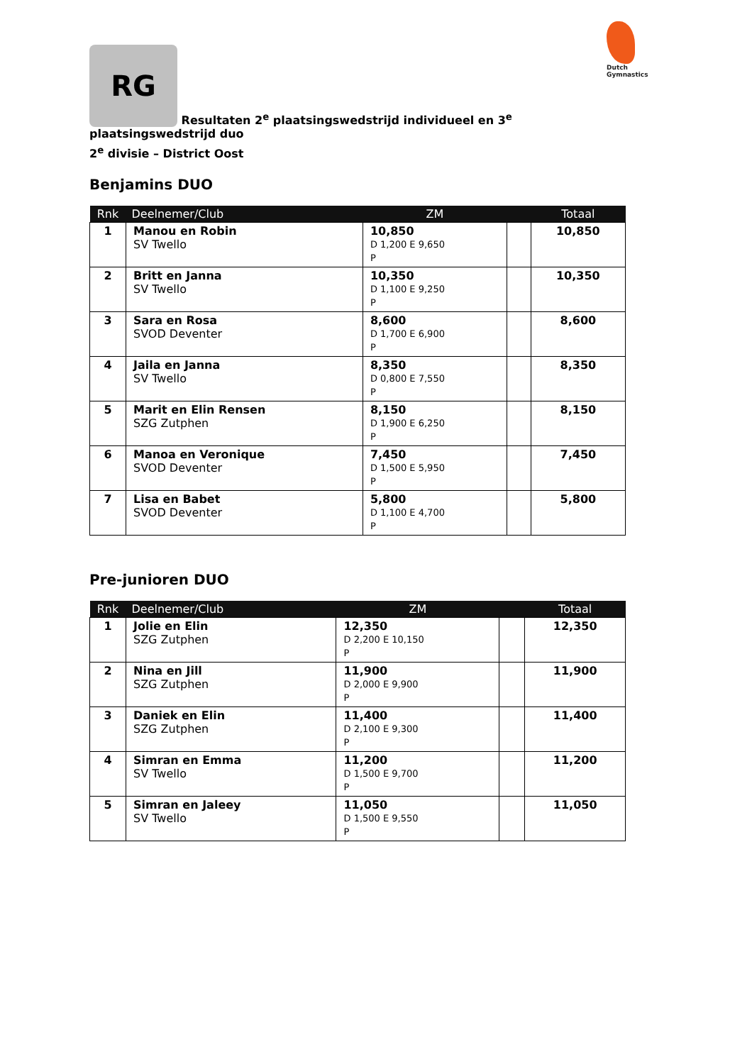Dutch Gymnastics
RG Resultaten 2<sup>e</sup> plaatsingswedstrijd individueel en 3<sup>e</sup> plaatsingswedstrijd duo
2<sup>e</sup> divisie – District Oost
Benjamins DUO
| Rnk | Deelnemer/Club | ZM | | Totaal |
| --- | --- | --- | --- | --- |
| 1 | Manou en Robin SV Twello | 10,850 D 1,200 E 9,650 P | | 10,850 |
| 2 | Britt en Janna SV Twello | 10,350 D 1,100 E 9,250 P | | 10,350 |
| 3 | Sara en Rosa SVOD Deventer | 8,600 D 1,700 E 6,900 P | | 8,600 |
| 4 | Jaila en Janna SV Twello | 8,350 D 0,800 E 7,550 P | | 8,350 |
| 5 | Marit en Elin Rensen SZG Zutphen | 8,150 D 1,900 E 6,250 P | | 8,150 |
| 6 | Manoa en Veronique SVOD Deventer | 7,450 D 1,500 E 5,950 P | | 7,450 |
| 7 | Lisa en Babet SVOD Deventer | 5,800 D 1,100 E 4,700 P | | 5,800 |
Pre-junioren DUO
| Rnk | Deelnemer/Club | ZM | | Totaal |
| --- | --- | --- | --- | --- |
| 1 | Jolie en Elin SZG Zutphen | 12,350 D 2,200 E 10,150 P | | 12,350 |
| 2 | Nina en Jill SZG Zutphen | 11,900 D 2,000 E 9,900 P | | 11,900 |
| 3 | Daniek en Elin SZG Zutphen | 11,400 D 2,100 E 9,300 P | | 11,400 |
| 4 | Simran en Emma SV Twello | 11,200 D 1,500 E 9,700 P | | 11,200 |
| 5 | Simran en Jaleey SV Twello | 11,050 D 1,500 E 9,550 P | | 11,050 |